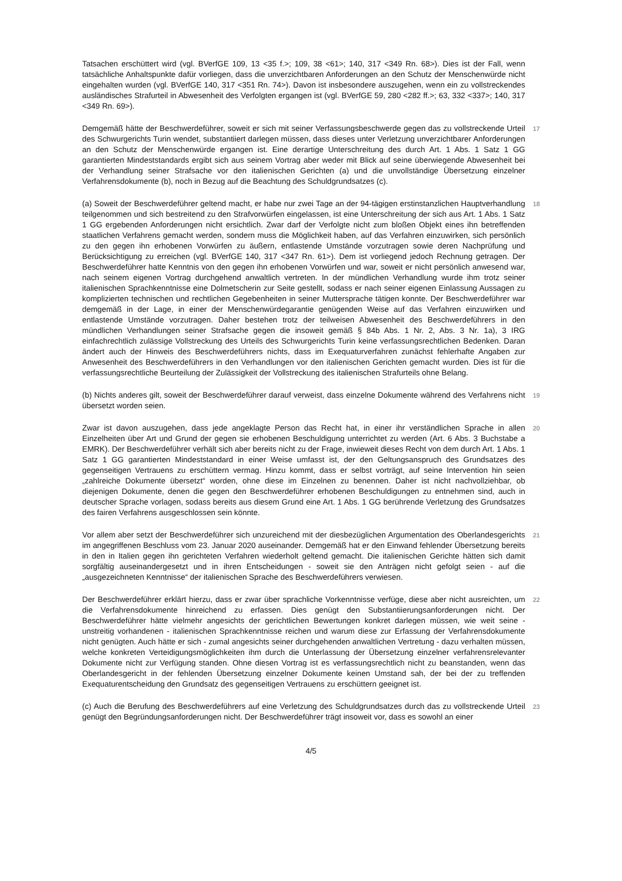Tatsachen erschüttert wird (vgl. BVerfGE 109, 13 <35 f.>; 109, 38 <61>; 140, 317 <349 Rn. 68>). Dies ist der Fall, wenn tatsächliche Anhaltspunkte dafür vorliegen, dass die unverzichtbaren Anforderungen an den Schutz der Menschenwürde nicht eingehalten wurden (vgl. BVerfGE 140, 317 <351 Rn. 74>). Davon ist insbesondere auszugehen, wenn ein zu vollstreckendes ausländisches Strafurteil in Abwesenheit des Verfolgten ergangen ist (vgl. BVerfGE 59, 280 <282 ff.>; 63, 332 <337>; 140, 317 <349 Rn. 69>).
Demgemäß hätte der Beschwerdeführer, soweit er sich mit seiner Verfassungsbeschwerde gegen das zu vollstreckende Urteil des Schwurgerichts Turin wendet, substantiiert darlegen müssen, dass dieses unter Verletzung unverzichtbarer Anforderungen an den Schutz der Menschenwürde ergangen ist. Eine derartige Unterschreitung des durch Art. 1 Abs. 1 Satz 1 GG garantierten Mindeststandards ergibt sich aus seinem Vortrag aber weder mit Blick auf seine überwiegende Abwesenheit bei der Verhandlung seiner Strafsache vor den italienischen Gerichten (a) und die unvollständige Übersetzung einzelner Verfahrensdokumente (b), noch in Bezug auf die Beachtung des Schuldgrundsatzes (c).
17
(a) Soweit der Beschwerdeführer geltend macht, er habe nur zwei Tage an der 94-tägigen erstinstanzlichen Hauptverhandlung teilgenommen und sich bestreitend zu den Strafvorwürfen eingelassen, ist eine Unterschreitung der sich aus Art. 1 Abs. 1 Satz 1 GG ergebenden Anforderungen nicht ersichtlich. Zwar darf der Verfolgte nicht zum bloßen Objekt eines ihn betreffenden staatlichen Verfahrens gemacht werden, sondern muss die Möglichkeit haben, auf das Verfahren einzuwirken, sich persönlich zu den gegen ihn erhobenen Vorwürfen zu äußern, entlastende Umstände vorzutragen sowie deren Nachprüfung und Berücksichtigung zu erreichen (vgl. BVerfGE 140, 317 <347 Rn. 61>). Dem ist vorliegend jedoch Rechnung getragen. Der Beschwerdeführer hatte Kenntnis von den gegen ihn erhobenen Vorwürfen und war, soweit er nicht persönlich anwesend war, nach seinem eigenen Vortrag durchgehend anwaltlich vertreten. In der mündlichen Verhandlung wurde ihm trotz seiner italienischen Sprachkenntnisse eine Dolmetscherin zur Seite gestellt, sodass er nach seiner eigenen Einlassung Aussagen zu komplizierten technischen und rechtlichen Gegebenheiten in seiner Muttersprache tätigen konnte. Der Beschwerdeführer war demgemäß in der Lage, in einer der Menschenwürdegarantie genügenden Weise auf das Verfahren einzuwirken und entlastende Umstände vorzutragen. Daher bestehen trotz der teilweisen Abwesenheit des Beschwerdeführers in den mündlichen Verhandlungen seiner Strafsache gegen die insoweit gemäß § 84b Abs. 1 Nr. 2, Abs. 3 Nr. 1a), 3 IRG einfachrechtlich zulässige Vollstreckung des Urteils des Schwurgerichts Turin keine verfassungsrechtlichen Bedenken. Daran ändert auch der Hinweis des Beschwerdeführers nichts, dass im Exequaturverfahren zunächst fehlerhafte Angaben zur Anwesenheit des Beschwerdeführers in den Verhandlungen vor den italienischen Gerichten gemacht wurden. Dies ist für die verfassungsrechtliche Beurteilung der Zulässigkeit der Vollstreckung des italienischen Strafurteils ohne Belang.
18
(b) Nichts anderes gilt, soweit der Beschwerdeführer darauf verweist, dass einzelne Dokumente während des Verfahrens nicht übersetzt worden seien.
19
Zwar ist davon auszugehen, dass jede angeklagte Person das Recht hat, in einer ihr verständlichen Sprache in allen Einzelheiten über Art und Grund der gegen sie erhobenen Beschuldigung unterrichtet zu werden (Art. 6 Abs. 3 Buchstabe a EMRK). Der Beschwerdeführer verhält sich aber bereits nicht zu der Frage, inwieweit dieses Recht von dem durch Art. 1 Abs. 1 Satz 1 GG garantierten Mindeststandard in einer Weise umfasst ist, der den Geltungsanspruch des Grundsatzes des gegenseitigen Vertrauens zu erschüttern vermag. Hinzu kommt, dass er selbst vorträgt, auf seine Intervention hin seien „zahlreiche Dokumente übersetzt“ worden, ohne diese im Einzelnen zu benennen. Daher ist nicht nachvollziehbar, ob diejenigen Dokumente, denen die gegen den Beschwerdeführer erhobenen Beschuldigungen zu entnehmen sind, auch in deutscher Sprache vorlagen, sodass bereits aus diesem Grund eine Art. 1 Abs. 1 GG berührende Verletzung des Grundsatzes des fairen Verfahrens ausgeschlossen sein könnte.
20
Vor allem aber setzt der Beschwerdeführer sich unzureichend mit der diesbezüglichen Argumentation des Oberlandesgerichts im angegriffenen Beschluss vom 23. Januar 2020 auseinander. Demgemäß hat er den Einwand fehlender Übersetzung bereits in den in Italien gegen ihn gerichteten Verfahren wiederholt geltend gemacht. Die italienischen Gerichte hätten sich damit sorgfältig auseinandergesetzt und in ihren Entscheidungen - soweit sie den Anträgen nicht gefolgt seien - auf die „ausgezeichneten Kenntnisse“ der italienischen Sprache des Beschwerdeführers verwiesen.
21
Der Beschwerdeführer erklärt hierzu, dass er zwar über sprachliche Vorkenntnisse verfüge, diese aber nicht ausreichten, um die Verfahrensdokumente hinreichend zu erfassen. Dies genügt den Substantiierungsanforderungen nicht. Der Beschwerdeführer hätte vielmehr angesichts der gerichtlichen Bewertungen konkret darlegen müssen, wie weit seine - unstreitig vorhandenen - italienischen Sprachkenntnisse reichen und warum diese zur Erfassung der Verfahrensdokumente nicht genügten. Auch hätte er sich - zumal angesichts seiner durchgehenden anwaltlichen Vertretung - dazu verhalten müssen, welche konkreten Verteidigungsmöglichkeiten ihm durch die Unterlassung der Übersetzung einzelner verfahrensrelevanter Dokumente nicht zur Verfügung standen. Ohne diesen Vortrag ist es verfassungsrechtlich nicht zu beanstanden, wenn das Oberlandesgericht in der fehlenden Übersetzung einzelner Dokumente keinen Umstand sah, der bei der zu treffenden Exequaturentscheidung den Grundsatz des gegenseitigen Vertrauens zu erschüttern geeignet ist.
22
(c) Auch die Berufung des Beschwerdeführers auf eine Verletzung des Schuldgrundsatzes durch das zu vollstreckende Urteil genügt den Begründungsanforderungen nicht. Der Beschwerdeführer trägt insoweit vor, dass es sowohl an einer
23
4/5